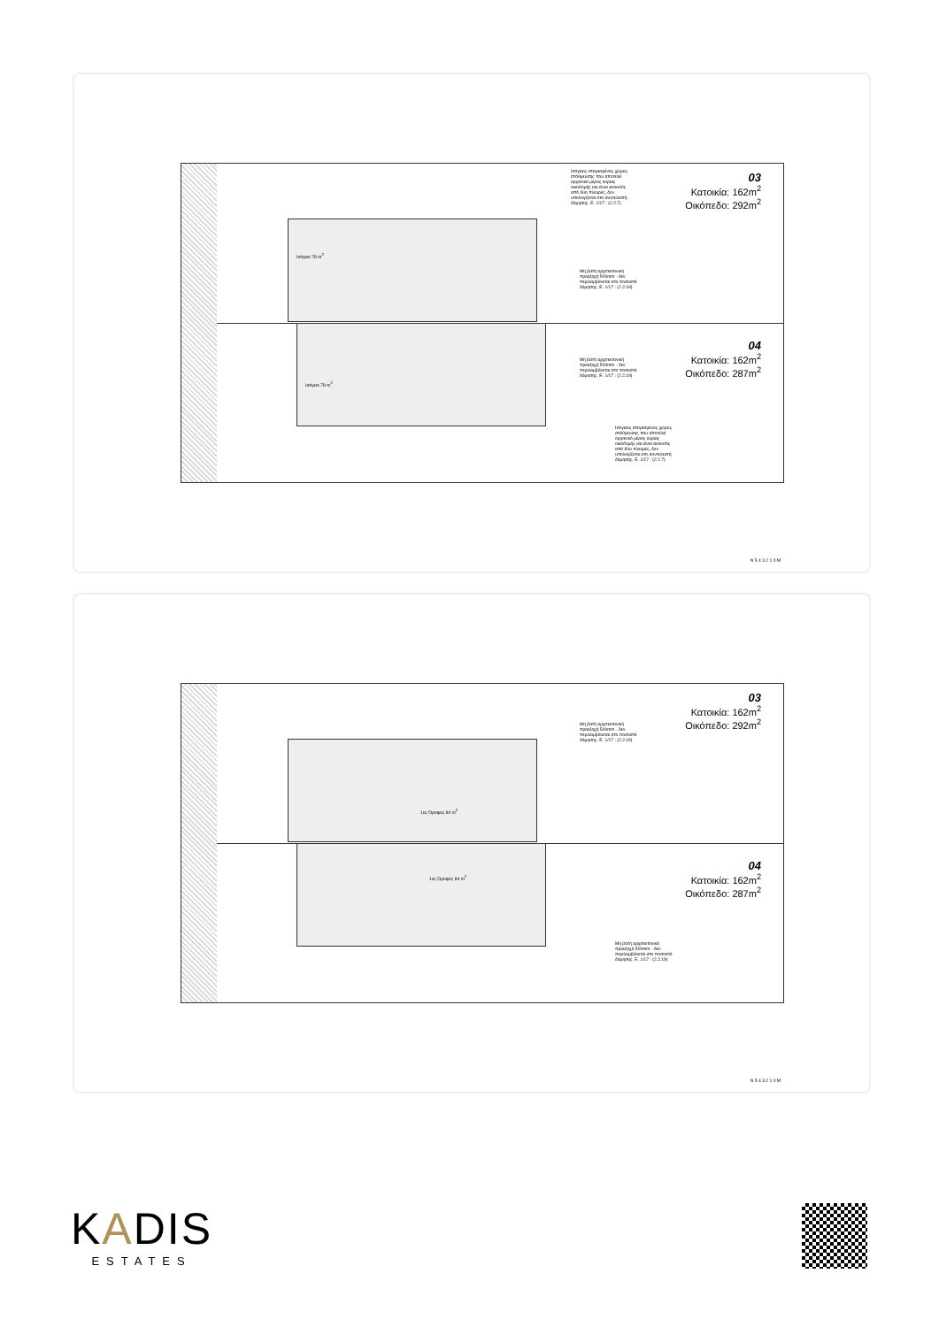Ισογειος στεγασμένος χώρος στάθμευσης που αποτελεί οργανικό μέρος κύριας οικοδομής και είναι ανοικτός από δύο πλευρές, δεν υπολογίζεται στο συντελεστή δόμησης. Ε. 1/17 : (2.2.7)
Μη βατή αρχιτεκτονική προεξοχή 500mm - δεν περιλαμβάνεται στο ποσοστό δόμησης. Ε. 1/17 : (2.2.19)
Μη βατή αρχιτεκτονική προεξοχή 500mm - δεν περιλαμβάνεται στο ποσοστό δόμησης. Ε. 1/17 : (2.2.19)
Ισογειος στεγασμένος χώρος στάθμευσης που αποτελεί οργανικό μέρος κύριας οικοδομής και είναι ανοικτός από δύο πλευρές, δεν υπολογίζεται στο συντελεστή δόμησης. Ε. 1/17 : (2.2.7)
Ισόγειο 78 m<sup>2</sup>
Ισόγειο 78 m<sup>2</sup>
03
Κατοικία: 162m<sup>2</sup>
Οικόπεδο: 292m<sup>2</sup>
04
Κατοικία: 162m<sup>2</sup>
Οικόπεδο: 287m<sup>2</sup>
N 5 4 3 2 1 0 M
Μη βατή αρχιτεκτονική προεξοχή 500mm - δεν περιλαμβάνεται στο ποσοστό δόμησης. Ε. 1/17 : (2.2.19)
1ος Όροφος 84 m<sup>2</sup>
1ος Όροφος 84 m<sup>2</sup>
Μη βατή αρχιτεκτονική προεξοχή 500mm - δεν περιλαμβάνεται στο ποσοστό δόμησης. Ε. 1/17 : (2.2.19)
03
Κατοικία: 162m<sup>2</sup>
Οικόπεδο: 292m<sup>2</sup>
04
Κατοικία: 162m<sup>2</sup>
Οικόπεδο: 287m<sup>2</sup>
N 5 4 3 2 1 0 M
KADIS
ESTATES